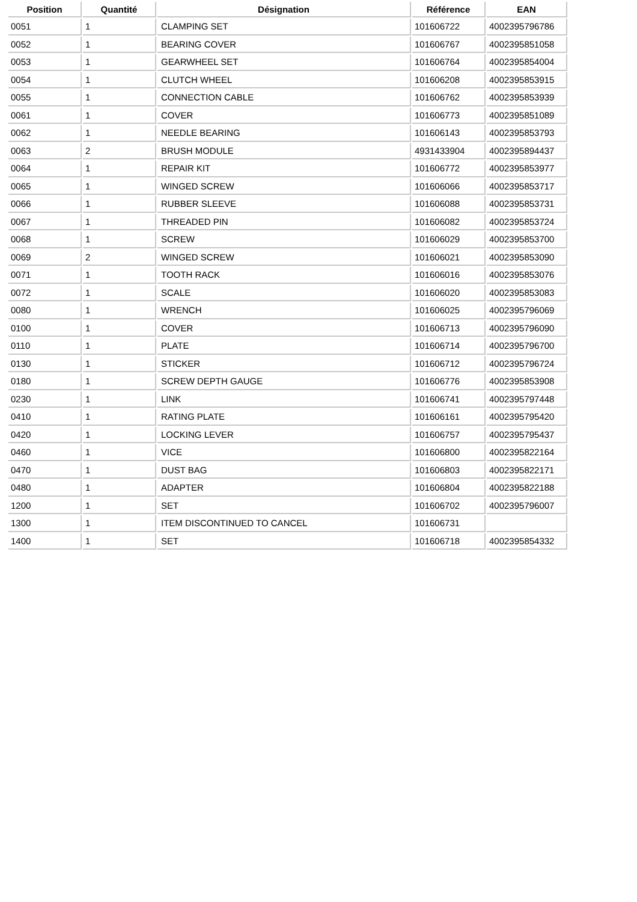| Position | Quantité | Désignation | Référence | EAN |
| --- | --- | --- | --- | --- |
| 0051 | 1 | CLAMPING SET | 101606722 | 4002395796786 |
| 0052 | 1 | BEARING COVER | 101606767 | 4002395851058 |
| 0053 | 1 | GEARWHEEL SET | 101606764 | 4002395854004 |
| 0054 | 1 | CLUTCH WHEEL | 101606208 | 4002395853915 |
| 0055 | 1 | CONNECTION CABLE | 101606762 | 4002395853939 |
| 0061 | 1 | COVER | 101606773 | 4002395851089 |
| 0062 | 1 | NEEDLE BEARING | 101606143 | 4002395853793 |
| 0063 | 2 | BRUSH MODULE | 4931433904 | 4002395894437 |
| 0064 | 1 | REPAIR KIT | 101606772 | 4002395853977 |
| 0065 | 1 | WINGED SCREW | 101606066 | 4002395853717 |
| 0066 | 1 | RUBBER SLEEVE | 101606088 | 4002395853731 |
| 0067 | 1 | THREADED PIN | 101606082 | 4002395853724 |
| 0068 | 1 | SCREW | 101606029 | 4002395853700 |
| 0069 | 2 | WINGED SCREW | 101606021 | 4002395853090 |
| 0071 | 1 | TOOTH RACK | 101606016 | 4002395853076 |
| 0072 | 1 | SCALE | 101606020 | 4002395853083 |
| 0080 | 1 | WRENCH | 101606025 | 4002395796069 |
| 0100 | 1 | COVER | 101606713 | 4002395796090 |
| 0110 | 1 | PLATE | 101606714 | 4002395796700 |
| 0130 | 1 | STICKER | 101606712 | 4002395796724 |
| 0180 | 1 | SCREW DEPTH GAUGE | 101606776 | 4002395853908 |
| 0230 | 1 | LINK | 101606741 | 4002395797448 |
| 0410 | 1 | RATING PLATE | 101606161 | 4002395795420 |
| 0420 | 1 | LOCKING LEVER | 101606757 | 4002395795437 |
| 0460 | 1 | VICE | 101606800 | 4002395822164 |
| 0470 | 1 | DUST BAG | 101606803 | 4002395822171 |
| 0480 | 1 | ADAPTER | 101606804 | 4002395822188 |
| 1200 | 1 | SET | 101606702 | 4002395796007 |
| 1300 | 1 | ITEM DISCONTINUED TO CANCEL | 101606731 | |
| 1400 | 1 | SET | 101606718 | 4002395854332 |